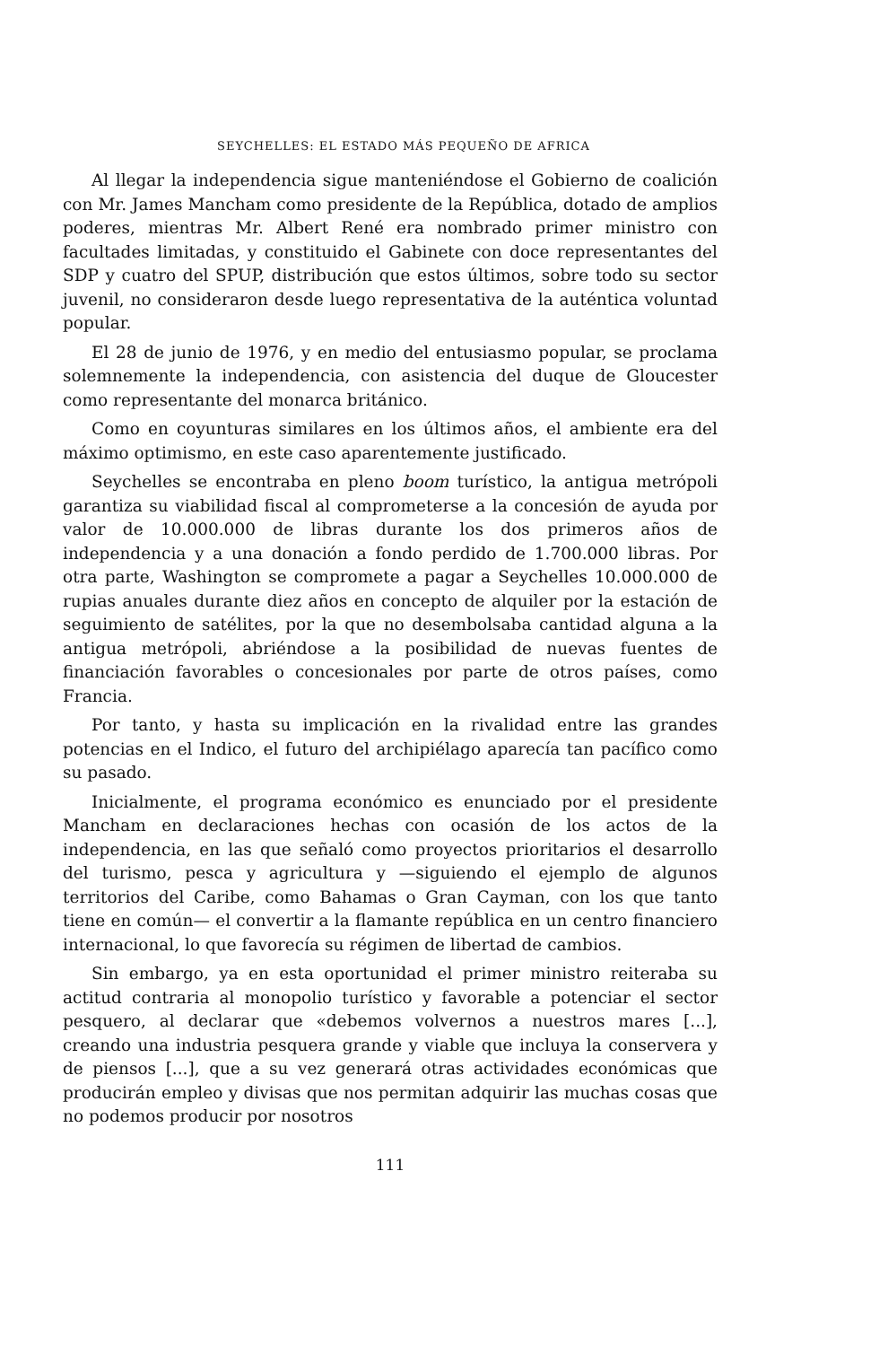SEYCHELLES: EL ESTADO MÁS PEQUEÑO DE AFRICA
Al llegar la independencia sigue manteniéndose el Gobierno de coalición con Mr. James Mancham como presidente de la República, dotado de amplios poderes, mientras Mr. Albert René era nombrado primer ministro con facultades limitadas, y constituido el Gabinete con doce representantes del SDP y cuatro del SPUP, distribución que estos últimos, sobre todo su sector juvenil, no consideraron desde luego representativa de la auténtica voluntad popular.
El 28 de junio de 1976, y en medio del entusiasmo popular, se proclama solemnemente la independencia, con asistencia del duque de Gloucester como representante del monarca británico.
Como en coyunturas similares en los últimos años, el ambiente era del máximo optimismo, en este caso aparentemente justificado.
Seychelles se encontraba en pleno boom turístico, la antigua metrópoli garantiza su viabilidad fiscal al comprometerse a la concesión de ayuda por valor de 10.000.000 de libras durante los dos primeros años de independencia y a una donación a fondo perdido de 1.700.000 libras. Por otra parte, Washington se compromete a pagar a Seychelles 10.000.000 de rupias anuales durante diez años en concepto de alquiler por la estación de seguimiento de satélites, por la que no desembolsaba cantidad alguna a la antigua metrópoli, abriéndose a la posibilidad de nuevas fuentes de financiación favorables o concesionales por parte de otros países, como Francia.
Por tanto, y hasta su implicación en la rivalidad entre las grandes potencias en el Indico, el futuro del archipiélago aparecía tan pacífico como su pasado.
Inicialmente, el programa económico es enunciado por el presidente Mancham en declaraciones hechas con ocasión de los actos de la independencia, en las que señaló como proyectos prioritarios el desarrollo del turismo, pesca y agricultura y —siguiendo el ejemplo de algunos territorios del Caribe, como Bahamas o Gran Cayman, con los que tanto tiene en común— el convertir a la flamante república en un centro financiero internacional, lo que favorecía su régimen de libertad de cambios.
Sin embargo, ya en esta oportunidad el primer ministro reiteraba su actitud contraria al monopolio turístico y favorable a potenciar el sector pesquero, al declarar que «debemos volvernos a nuestros mares [...], creando una industria pesquera grande y viable que incluya la conservera y de piensos [...], que a su vez generará otras actividades económicas que producirán empleo y divisas que nos permitan adquirir las muchas cosas que no podemos producir por nosotros
111